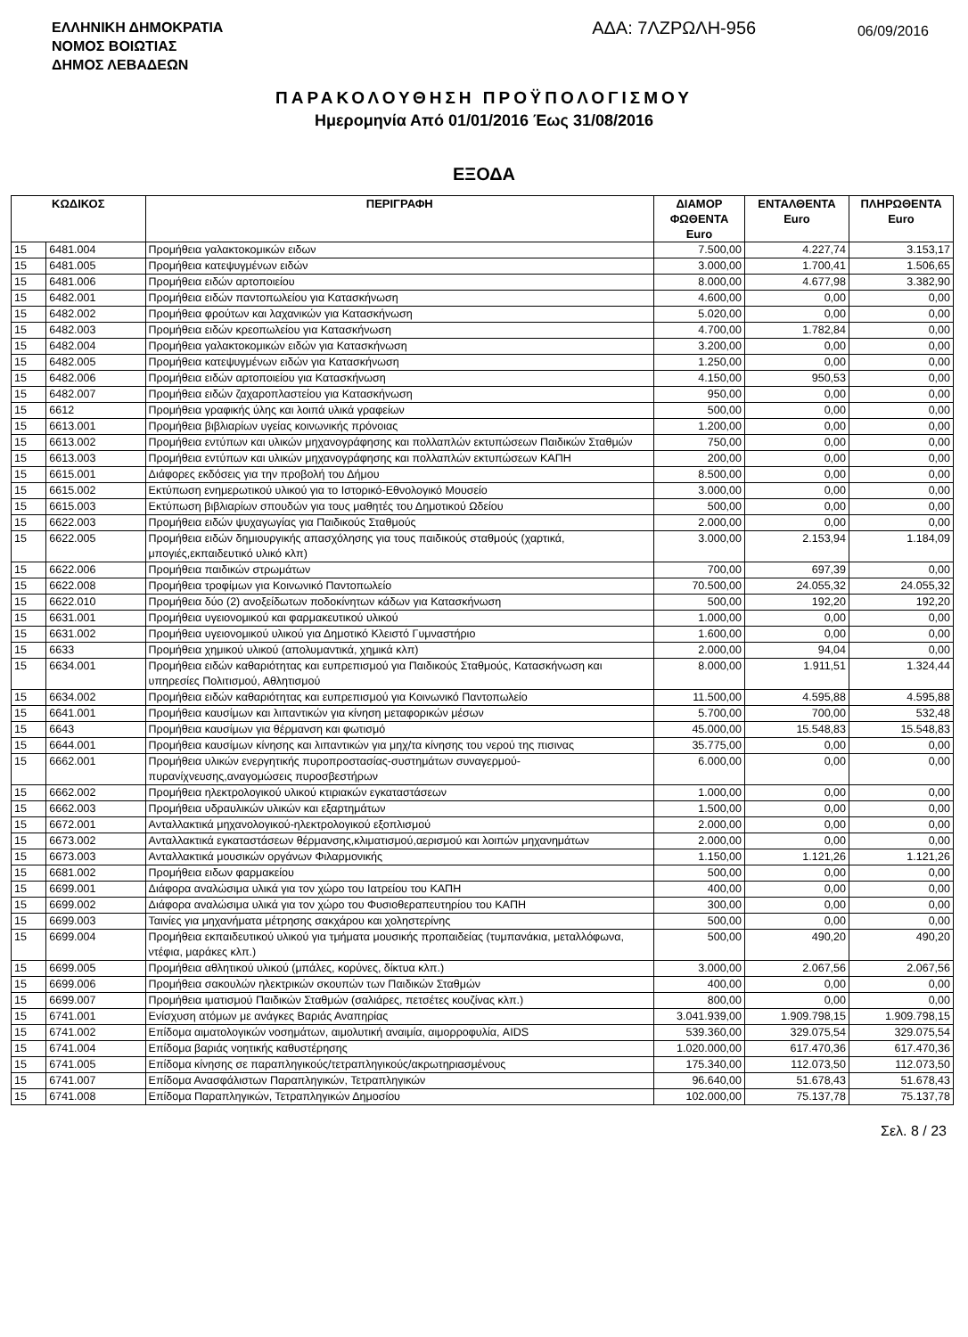ΕΛΛΗΝΙΚΗ ΔΗΜΟΚΡΑΤΙΑ
ΝΟΜΟΣ ΒΟΙΩΤΙΑΣ
ΔΗΜΟΣ ΛΕΒΑΔΕΩΝ
ΑΔΑ: 7ΛΖΡΩΛΗ-956
06/09/2016
ΠΑΡΑΚΟΛΟΥΘΗΣΗ ΠΡΟΫΠΟΛΟΓΙΣΜΟΥ
Ημερομηνία Από 01/01/2016 Έως 31/08/2016
ΕΞΟΔΑ
| ΚΩΔΙΚΟΣ | | ΠΕΡΙΓΡΑΦΗ | ΔΙΑΜΟΡ ΦΩΘΕΝΤΑ Euro | ΕΝΤΑΛΘΕΝΤΑ Euro | ΠΛΗΡΩΘΕΝΤΑ Euro |
| --- | --- | --- | --- | --- | --- |
| 15 | 6481.004 | Προμήθεια γαλακτοκομικών ειδων | 7.500,00 | 4.227,74 | 3.153,17 |
| 15 | 6481.005 | Προμήθεια κατεψυγμένων ειδών | 3.000,00 | 1.700,41 | 1.506,65 |
| 15 | 6481.006 | Προμήθεια ειδών αρτοποιείου | 8.000,00 | 4.677,98 | 3.382,90 |
| 15 | 6482.001 | Προμήθεια ειδών παντοπωλείου για Κατασκήνωση | 4.600,00 | 0,00 | 0,00 |
| 15 | 6482.002 | Προμήθεια φρούτων και λαχανικών για Κατασκήνωση | 5.020,00 | 0,00 | 0,00 |
| 15 | 6482.003 | Προμήθεια ειδών κρεοπωλείου για Κατασκήνωση | 4.700,00 | 1.782,84 | 0,00 |
| 15 | 6482.004 | Προμήθεια γαλακτοκομικών ειδών για Κατασκήνωση | 3.200,00 | 0,00 | 0,00 |
| 15 | 6482.005 | Προμήθεια κατεψυγμένων ειδών για Κατασκήνωση | 1.250,00 | 0,00 | 0,00 |
| 15 | 6482.006 | Προμήθεια ειδών αρτοποιείου για Κατασκήνωση | 4.150,00 | 950,53 | 0,00 |
| 15 | 6482.007 | Προμήθεια ειδών ζαχαροπλαστείου για Κατασκήνωση | 950,00 | 0,00 | 0,00 |
| 15 | 6612 | Προμήθεια γραφικής ύλης και λοιπά υλικά γραφείων | 500,00 | 0,00 | 0,00 |
| 15 | 6613.001 | Προμήθεια βιβλιαρίων υγείας κοινωνικής πρόνοιας | 1.200,00 | 0,00 | 0,00 |
| 15 | 6613.002 | Προμήθεια εντύπων και υλικών μηχανογράφησης και πολλαπλών εκτυπώσεων Παιδικών Σταθμών | 750,00 | 0,00 | 0,00 |
| 15 | 6613.003 | Προμήθεια εντύπων και υλικών μηχανογράφησης και πολλαπλών εκτυπώσεων ΚΑΠΗ | 200,00 | 0,00 | 0,00 |
| 15 | 6615.001 | Διάφορες εκδόσεις για την προβολή του Δήμου | 8.500,00 | 0,00 | 0,00 |
| 15 | 6615.002 | Εκτύπωση ενημερωτικού υλικού για το Ιστορικό-Εθνολογικό Μουσείο | 3.000,00 | 0,00 | 0,00 |
| 15 | 6615.003 | Εκτύπωση βιβλιαρίων σπουδών για τους μαθητές του Δημοτικού Ωδείου | 500,00 | 0,00 | 0,00 |
| 15 | 6622.003 | Προμήθεια ειδών ψυχαγωγίας για Παιδικούς Σταθμούς | 2.000,00 | 0,00 | 0,00 |
| 15 | 6622.005 | Προμήθεια ειδών δημιουργικής απασχόλησης για τους παιδικούς σταθμούς (χαρτικά, μπογιές,εκπαιδευτικό υλικό κλπ) | 3.000,00 | 2.153,94 | 1.184,09 |
| 15 | 6622.006 | Προμήθεια παιδικών στρωμάτων | 700,00 | 697,39 | 0,00 |
| 15 | 6622.008 | Προμήθεια τροφίμων για Κοινωνικό Παντοπωλείο | 70.500,00 | 24.055,32 | 24.055,32 |
| 15 | 6622.010 | Προμήθεια δύο (2) ανοξείδωτων ποδοκίνητων κάδων για Κατασκήνωση | 500,00 | 192,20 | 192,20 |
| 15 | 6631.001 | Προμήθεια υγειονομικού και φαρμακευτικού υλικού | 1.000,00 | 0,00 | 0,00 |
| 15 | 6631.002 | Προμήθεια υγειονομικού υλικού για Δημοτικό Κλειστό Γυμναστήριο | 1.600,00 | 0,00 | 0,00 |
| 15 | 6633 | Προμήθεια χημικού υλικού (απολυμαντικά, χημικά κλπ) | 2.000,00 | 94,04 | 0,00 |
| 15 | 6634.001 | Προμήθεια ειδών καθαριότητας και ευπρεπισμού για Παιδικούς Σταθμούς, Κατασκήνωση και υπηρεσίες Πολιτισμού, Αθλητισμού | 8.000,00 | 1.911,51 | 1.324,44 |
| 15 | 6634.002 | Προμήθεια ειδών καθαριότητας και ευπρεπισμού για Κοινωνικό Παντοπωλείο | 11.500,00 | 4.595,88 | 4.595,88 |
| 15 | 6641.001 | Προμήθεια καυσίμων και λιπαντικών για κίνηση μεταφορικών μέσων | 5.700,00 | 700,00 | 532,48 |
| 15 | 6643 | Προμήθεια καυσίμων για θέρμανση και φωτισμό | 45.000,00 | 15.548,83 | 15.548,83 |
| 15 | 6644.001 | Προμήθεια καυσίμων κίνησης και λιπαντικών για μηχ/τα κίνησης του νερού της πισινας | 35.775,00 | 0,00 | 0,00 |
| 15 | 6662.001 | Προμήθεια υλικών ενεργητικής πυροπροστασίας-συστημάτων συναγερμού-πυρανίχνευσης,αναγομώσεις πυροσβεστήρων | 6.000,00 | 0,00 | 0,00 |
| 15 | 6662.002 | Προμήθεια ηλεκτρολογικού υλικού κτιριακών εγκαταστάσεων | 1.000,00 | 0,00 | 0,00 |
| 15 | 6662.003 | Προμήθεια υδραυλικών υλικών και εξαρτημάτων | 1.500,00 | 0,00 | 0,00 |
| 15 | 6672.001 | Ανταλλακτικά μηχανολογικού-ηλεκτρολογικού εξοπλισμού | 2.000,00 | 0,00 | 0,00 |
| 15 | 6673.002 | Ανταλλακτικά εγκαταστάσεων θέρμανσης,κλιματισμού,αερισμού και λοιπών μηχανημάτων | 2.000,00 | 0,00 | 0,00 |
| 15 | 6673.003 | Ανταλλακτικά μουσικών οργάνων Φιλαρμονικής | 1.150,00 | 1.121,26 | 1.121,26 |
| 15 | 6681.002 | Προμήθεια ειδων φαρμακείου | 500,00 | 0,00 | 0,00 |
| 15 | 6699.001 | Διάφορα αναλώσιμα υλικά για τον χώρο του Ιατρείου του ΚΑΠΗ | 400,00 | 0,00 | 0,00 |
| 15 | 6699.002 | Διάφορα αναλώσιμα υλικά για τον χώρο του Φυσιοθεραπευτηρίου του ΚΑΠΗ | 300,00 | 0,00 | 0,00 |
| 15 | 6699.003 | Ταινίες για μηχανήματα μέτρησης σακχάρου και χοληστερίνης | 500,00 | 0,00 | 0,00 |
| 15 | 6699.004 | Προμήθεια εκπαιδευτικού υλικού για τμήματα μουσικής προπαιδείας (τυμπανάκια, μεταλλόφωνα, ντέφια, μαράκες κλπ.) | 500,00 | 490,20 | 490,20 |
| 15 | 6699.005 | Προμήθεια αθλητικού υλικού (μπάλες, κορύνες, δίκτυα κλπ.) | 3.000,00 | 2.067,56 | 2.067,56 |
| 15 | 6699.006 | Προμήθεια σακουλών ηλεκτρικών σκουπών των Παιδικών Σταθμών | 400,00 | 0,00 | 0,00 |
| 15 | 6699.007 | Προμήθεια ιματισμού Παιδικών Σταθμών (σαλιάρες, πετσέτες κουζίνας κλπ.) | 800,00 | 0,00 | 0,00 |
| 15 | 6741.001 | Ενίσχυση ατόμων με ανάγκες Βαριάς Αναπηρίας | 3.041.939,00 | 1.909.798,15 | 1.909.798,15 |
| 15 | 6741.002 | Επίδομα αιματολογικών νοσημάτων, αιμολυτική αναιμία, αιμορροφυλία, AIDS | 539.360,00 | 329.075,54 | 329.075,54 |
| 15 | 6741.004 | Επίδομα βαριάς νοητικής καθυστέρησης | 1.020.000,00 | 617.470,36 | 617.470,36 |
| 15 | 6741.005 | Επίδομα κίνησης σε παραπληγικούς/τετραπληγικούς/ακρωτηριασμένους | 175.340,00 | 112.073,50 | 112.073,50 |
| 15 | 6741.007 | Επίδομα Ανασφάλιστων Παραπληγικών, Τετραπληγικών | 96.640,00 | 51.678,43 | 51.678,43 |
| 15 | 6741.008 | Επίδομα Παραπληγικών, Τετραπληγικών Δημοσίου | 102.000,00 | 75.137,78 | 75.137,78 |
Σελ. 8 / 23